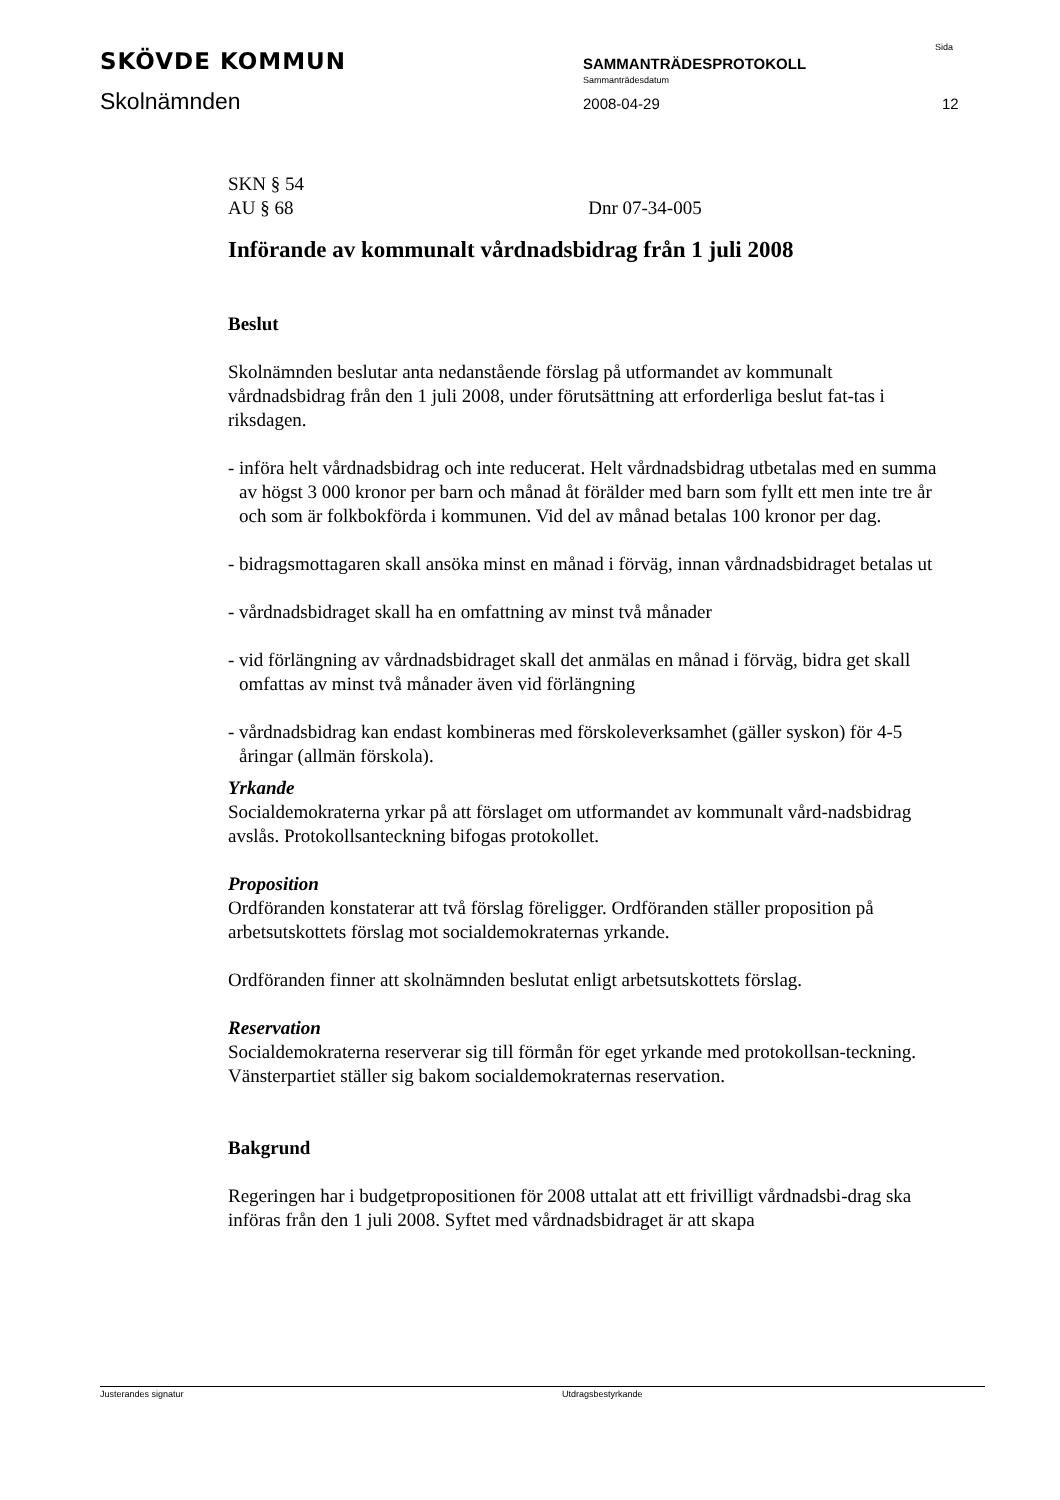SKÖVDE KOMMUN
Skolnämnden
SAMMANTRÄDESPROTOKOLL
Sammanträdesdatum
2008-04-29
Sida
12
SKN § 54
AU § 68 Dnr 07-34-005
Införande av kommunalt vårdnadsbidrag från 1 juli 2008
Beslut
Skolnämnden beslutar anta nedanstående förslag på utformandet av kommunalt vårdnadsbidrag från den 1 juli 2008, under förutsättning att erforderliga beslut fat-tas i riksdagen.
- införa helt vårdnadsbidrag och inte reducerat. Helt vårdnadsbidrag utbetalas med en summa av högst 3 000 kronor per barn och månad åt förälder med barn som fyllt ett men inte tre år och som är folkbokförda i kommunen. Vid del av månad betalas 100 kronor per dag.
- bidragsmottagaren skall ansöka minst en månad i förväg, innan vårdnadsbidraget betalas ut
- vårdnadsbidraget skall ha en omfattning av minst två månader
- vid förlängning av vårdnadsbidraget skall det anmälas en månad i förväg, bidra get skall omfattas av minst två månader även vid förlängning
- vårdnadsbidrag kan endast kombineras med förskoleverksamhet (gäller syskon) för 4-5 åringar (allmän förskola).
Yrkande
Socialdemokraterna yrkar på att förslaget om utformandet av kommunalt vård-nadsbidrag avslås. Protokollsanteckning bifogas protokollet.
Proposition
Ordföranden konstaterar att två förslag föreligger. Ordföranden ställer proposition på arbetsutskottets förslag mot socialdemokraternas yrkande.
Ordföranden finner att skolnämnden beslutat enligt arbetsutskottets förslag.
Reservation
Socialdemokraterna reserverar sig till förmån för eget yrkande med protokollsan-teckning.
Vänsterpartiet ställer sig bakom socialdemokraternas reservation.
Bakgrund
Regeringen har i budgetpropositionen för 2008 uttalat att ett frivilligt vårdnadsbi-drag ska införas från den 1 juli 2008. Syftet med vårdnadsbidraget är att skapa
Justerandes signatur Utdragsbestyrkande